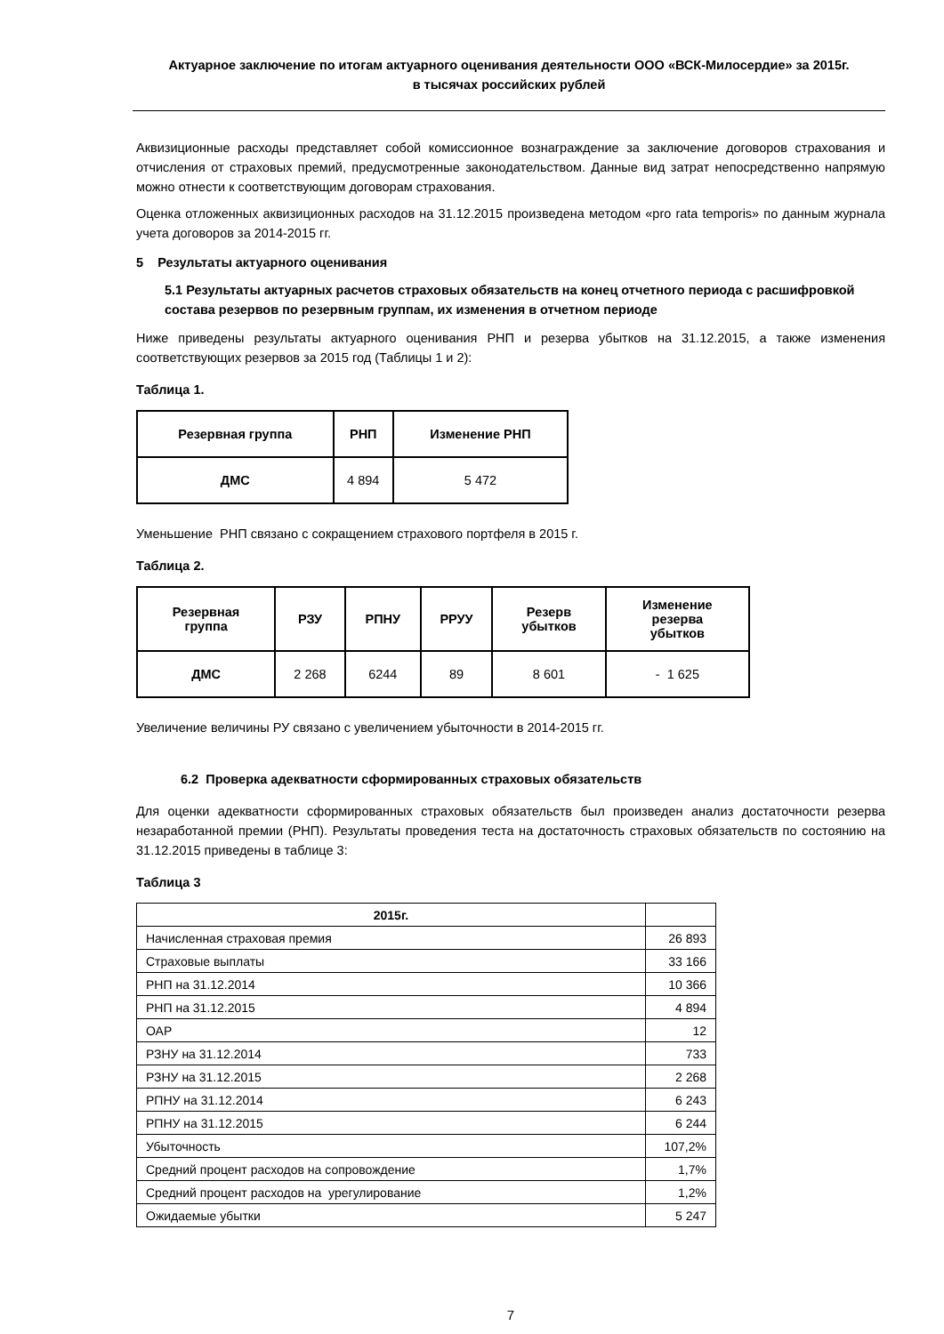Актуарное заключение по итогам актуарного оценивания деятельности ООО «ВСК-Милосердие» за 2015г.
в тысячах российских рублей
Аквизиционные расходы представляет собой комиссионное вознаграждение за заключение договоров страхования и отчисления от страховых премий, предусмотренные законодательством. Данные вид затрат непосредственно напрямую можно отнести к соответствующим договорам страхования.
Оценка отложенных аквизиционных расходов на 31.12.2015 произведена методом «pro rata temporis» по данным журнала учета договоров за 2014-2015 гг.
5 Результаты актуарного оценивания
5.1 Результаты актуарных расчетов страховых обязательств на конец отчетного периода с расшифровкой состава резервов по резервным группам, их изменения в отчетном периоде
Ниже приведены результаты актуарного оценивания РНП и резерва убытков на 31.12.2015, а также изменения соответствующих резервов за 2015 год (Таблицы 1 и 2):
Таблица 1.
| Резервная группа | РНП | Изменение РНП |
| --- | --- | --- |
| ДМС | 4 894 | 5 472 |
Уменьшение РНП связано с сокращением страхового портфеля в 2015 г.
Таблица 2.
| Резервная группа | РЗУ | РПНУ | РРУУ | Резерв убытков | Изменение резерва убытков |
| --- | --- | --- | --- | --- | --- |
| ДМС | 2 268 | 6244 | 89 | 8 601 | - 1 625 |
Увеличение величины РУ связано с увеличением убыточности в 2014-2015 гг.
6.2 Проверка адекватности сформированных страховых обязательств
Для оценки адекватности сформированных страховых обязательств был произведен анализ достаточности резерва незаработанной премии (РНП). Результаты проведения теста на достаточность страховых обязательств по состоянию на 31.12.2015 приведены в таблице 3:
Таблица 3
| 2015г. | |
| --- | --- |
| Начисленная страховая премия | 26 893 |
| Страховые выплаты | 33 166 |
| РНП на 31.12.2014 | 10 366 |
| РНП на 31.12.2015 | 4 894 |
| ОАР | 12 |
| РЗНУ на 31.12.2014 | 733 |
| РЗНУ на 31.12.2015 | 2 268 |
| РПНУ на 31.12.2014 | 6 243 |
| РПНУ на 31.12.2015 | 6 244 |
| Убыточность | 107,2% |
| Средний процент расходов на сопровождение | 1,7% |
| Средний процент расходов на урегулирование | 1,2% |
| Ожидаемые убытки | 5 247 |
7